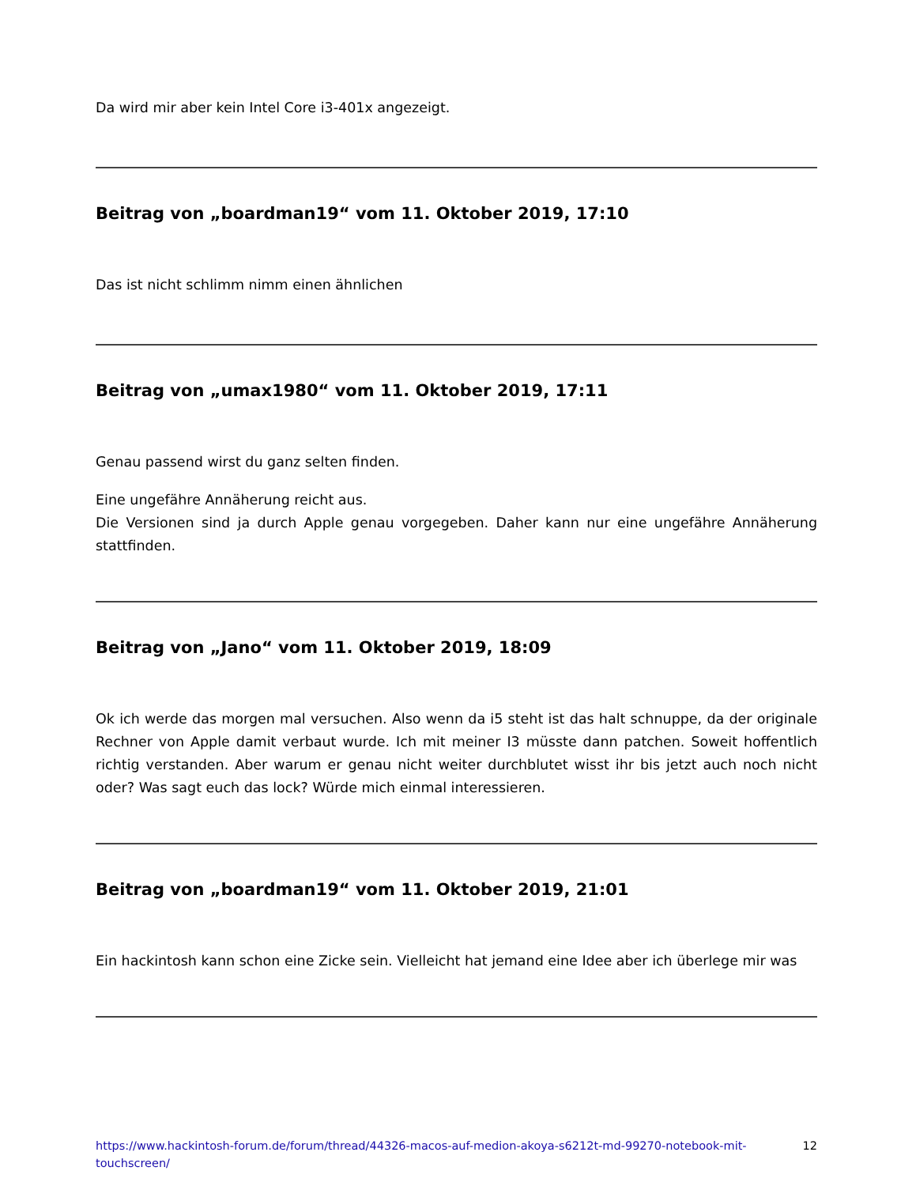Da wird mir aber kein Intel Core i3-401x angezeigt.
Beitrag von „boardman19“ vom 11. Oktober 2019, 17:10
Das ist nicht schlimm nimm einen ähnlichen
Beitrag von „umax1980“ vom 11. Oktober 2019, 17:11
Genau passend wirst du ganz selten finden.
Eine ungefähre Annäherung reicht aus.
Die Versionen sind ja durch Apple genau vorgegeben. Daher kann nur eine ungefähre Annäherung stattfinden.
Beitrag von „Jano“ vom 11. Oktober 2019, 18:09
Ok ich werde das morgen mal versuchen. Also wenn da i5 steht ist das halt schnuppe, da der originale Rechner von Apple damit verbaut wurde. Ich mit meiner I3 müsste dann patchen. Soweit hoffentlich richtig verstanden. Aber warum er genau nicht weiter durchblutet wisst ihr bis jetzt auch noch nicht oder? Was sagt euch das lock? Würde mich einmal interessieren.
Beitrag von „boardman19“ vom 11. Oktober 2019, 21:01
Ein hackintosh kann schon eine Zicke sein. Vielleicht hat jemand eine Idee aber ich überlege mir was
https://www.hackintosh-forum.de/forum/thread/44326-macos-auf-medion-akoya-s6212t-md-99270-notebook-mit-touchscreen/ 12